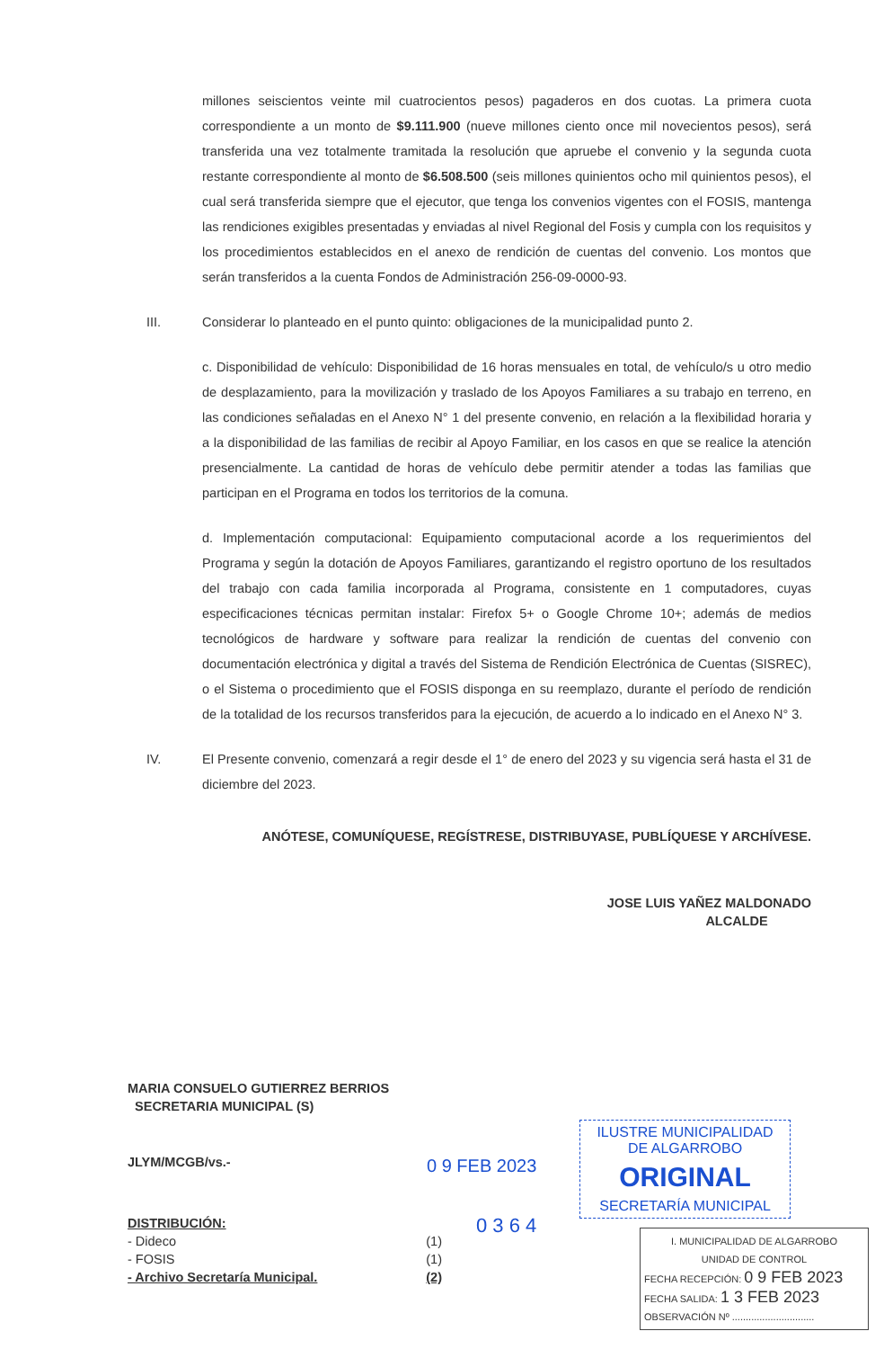millones seiscientos veinte mil cuatrocientos pesos) pagaderos en dos cuotas. La primera cuota correspondiente a un monto de $9.111.900 (nueve millones ciento once mil novecientos pesos), será transferida una vez totalmente tramitada la resolución que apruebe el convenio y la segunda cuota restante correspondiente al monto de $6.508.500 (seis millones quinientos ocho mil quinientos pesos), el cual será transferida siempre que el ejecutor, que tenga los convenios vigentes con el FOSIS, mantenga las rendiciones exigibles presentadas y enviadas al nivel Regional del Fosis y cumpla con los requisitos y los procedimientos establecidos en el anexo de rendición de cuentas del convenio. Los montos que serán transferidos a la cuenta Fondos de Administración 256-09-0000-93.
III. Considerar lo planteado en el punto quinto: obligaciones de la municipalidad punto 2.
c. Disponibilidad de vehículo: Disponibilidad de 16 horas mensuales en total, de vehículo/s u otro medio de desplazamiento, para la movilización y traslado de los Apoyos Familiares a su trabajo en terreno, en las condiciones señaladas en el Anexo N° 1 del presente convenio, en relación a la flexibilidad horaria y a la disponibilidad de las familias de recibir al Apoyo Familiar, en los casos en que se realice la atención presencialmente. La cantidad de horas de vehículo debe permitir atender a todas las familias que participan en el Programa en todos los territorios de la comuna.
d. Implementación computacional: Equipamiento computacional acorde a los requerimientos del Programa y según la dotación de Apoyos Familiares, garantizando el registro oportuno de los resultados del trabajo con cada familia incorporada al Programa, consistente en 1 computadores, cuyas especificaciones técnicas permitan instalar: Firefox 5+ o Google Chrome 10+; además de medios tecnológicos de hardware y software para realizar la rendición de cuentas del convenio con documentación electrónica y digital a través del Sistema de Rendición Electrónica de Cuentas (SISREC), o el Sistema o procedimiento que el FOSIS disponga en su reemplazo, durante el período de rendición de la totalidad de los recursos transferidos para la ejecución, de acuerdo a lo indicado en el Anexo N° 3.
IV. El Presente convenio, comenzará a regir desde el 1° de enero del 2023 y su vigencia será hasta el 31 de diciembre del 2023.
ANÓTESE, COMUNÍQUESE, REGÍSTRESE, DISTRIBUYASE, PUBLÍQUESE Y ARCHÍVESE.
JOSE LUIS YAÑEZ MALDONADO
ALCALDE
MARIA CONSUELO GUTIERREZ BERRIOS
SECRETARIA MUNICIPAL (S)
JLYM/MCGB/vs.-
DISTRIBUCIÓN:
- Dideco (1)
- FOSIS (1)
- Archivo Secretaría Municipal. (2)
0 9 FEB 2023
0 3 6 4
ILUSTRE MUNICIPALIDAD
DE ALGARROBO
ORIGINAL
SECRETARÍA MUNICIPAL
I. MUNICIPALIDAD DE ALGARROBO
UNIDAD DE CONTROL
FECHA RECEPCIÓN: 0 9 FEB 2023
FECHA SALIDA: 1 3 FEB 2023
OBSERVACIÓN Nº ..............................